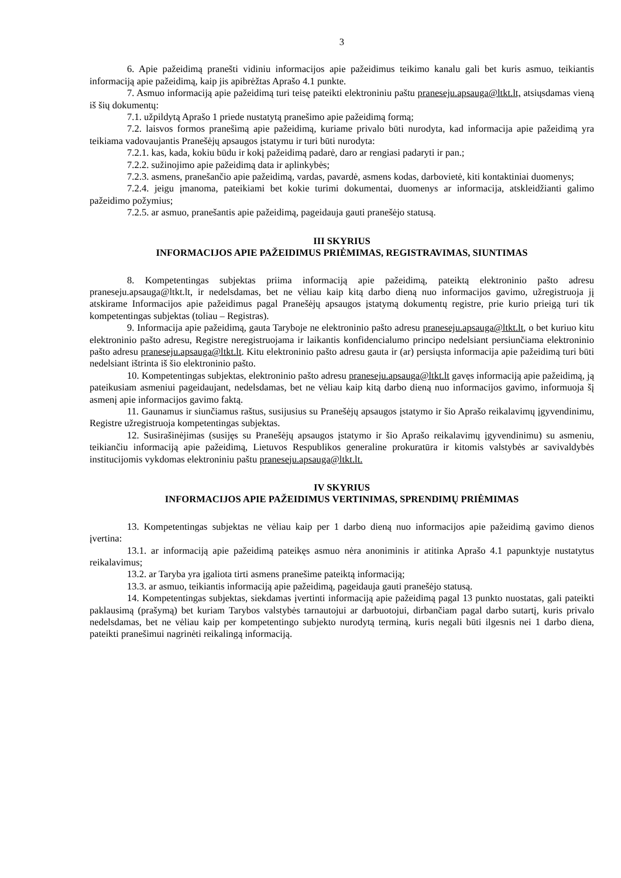3
6. Apie pažeidimą pranešti vidiniu informacijos apie pažeidimus teikimo kanalu gali bet kuris asmuo, teikiantis informaciją apie pažeidimą, kaip jis apibrėžtas Aprašo 4.1 punkte.
7. Asmuo informaciją apie pažeidimą turi teisę pateikti elektroniniu paštu praneseju.apsauga@ltkt.lt, atsiųsdamas vieną iš šių dokumentų:
7.1. užpildytą Aprašo 1 priede nustatytą pranešimo apie pažeidimą formą;
7.2. laisvos formos pranešimą apie pažeidimą, kuriame privalo būti nurodyta, kad informacija apie pažeidimą yra teikiama vadovaujantis Pranešėjų apsaugos įstatymu ir turi būti nurodyta:
7.2.1. kas, kada, kokiu būdu ir kokį pažeidimą padarė, daro ar rengiasi padaryti ir pan.;
7.2.2. sužinojimo apie pažeidimą data ir aplinkybės;
7.2.3. asmens, pranešančio apie pažeidimą, vardas, pavardė, asmens kodas, darbovietė, kiti kontaktiniai duomenys;
7.2.4. jeigu įmanoma, pateikiami bet kokie turimi dokumentai, duomenys ar informacija, atskleidžianti galimo pažeidimo požymius;
7.2.5. ar asmuo, pranešantis apie pažeidimą, pageidauja gauti pranešėjo statusą.
III SKYRIUS
INFORMACIJOS APIE PAŽEIDIMUS PRIĖMIMAS, REGISTRAVIMAS, SIUNTIMAS
8. Kompetentingas subjektas priima informaciją apie pažeidimą, pateiktą elektroninio pašto adresu praneseju.apsauga@ltkt.lt, ir nedelsdamas, bet ne vėliau kaip kitą darbo dieną nuo informacijos gavimo, užregistruoja jį atskirame Informacijos apie pažeidimus pagal Pranešėjų apsaugos įstatymą dokumentų registre, prie kurio prieigą turi tik kompetentingas subjektas (toliau – Registras).
9. Informacija apie pažeidimą, gauta Taryboje ne elektroninio pašto adresu praneseju.apsauga@ltkt.lt, o bet kuriuo kitu elektroninio pašto adresu, Registre neregistruojama ir laikantis konfidencialumo principo nedelsiant persiunčiama elektroninio pašto adresu praneseju.apsauga@ltkt.lt. Kitu elektroninio pašto adresu gauta ir (ar) persiųsta informacija apie pažeidimą turi būti nedelsiant ištrinta iš šio elektroninio pašto.
10. Kompetentingas subjektas, elektroninio pašto adresu praneseju.apsauga@ltkt.lt gavęs informaciją apie pažeidimą, ją pateikusiam asmeniui pageidaujant, nedelsdamas, bet ne vėliau kaip kitą darbo dieną nuo informacijos gavimo, informuoja šį asmenį apie informacijos gavimo faktą.
11. Gaunamus ir siunčiamus raštus, susijusius su Pranešėjų apsaugos įstatymo ir šio Aprašo reikalavimų įgyvendinimu, Registre užregistruoja kompetentingas subjektas.
12. Susirašinėjimas (susijęs su Pranešėjų apsaugos įstatymo ir šio Aprašo reikalavimų įgyvendinimu) su asmeniu, teikiančiu informaciją apie pažeidimą, Lietuvos Respublikos generaline prokuratūra ir kitomis valstybės ar savivaldybės institucijomis vykdomas elektroniniu paštu praneseju.apsauga@ltkt.lt.
IV SKYRIUS
INFORMACIJOS APIE PAŽEIDIMUS VERTINIMAS, SPRENDIMŲ PRIĖMIMAS
13. Kompetentingas subjektas ne vėliau kaip per 1 darbo dieną nuo informacijos apie pažeidimą gavimo dienos įvertina:
13.1. ar informaciją apie pažeidimą pateikęs asmuo nėra anoniminis ir atitinka Aprašo 4.1 papunktyje nustatytus reikalavimus;
13.2. ar Taryba yra įgaliota tirti asmens pranešime pateiktą informaciją;
13.3. ar asmuo, teikiantis informaciją apie pažeidimą, pageidauja gauti pranešėjo statusą.
14. Kompetentingas subjektas, siekdamas įvertinti informaciją apie pažeidimą pagal 13 punkto nuostatas, gali pateikti paklausimą (prašymą) bet kuriam Tarybos valstybės tarnautojui ar darbuotojui, dirbančiam pagal darbo sutartį, kuris privalo nedelsdamas, bet ne vėliau kaip per kompetentingo subjekto nurodytą terminą, kuris negali būti ilgesnis nei 1 darbo diena, pateikti pranešimui nagrinėti reikalingą informaciją.